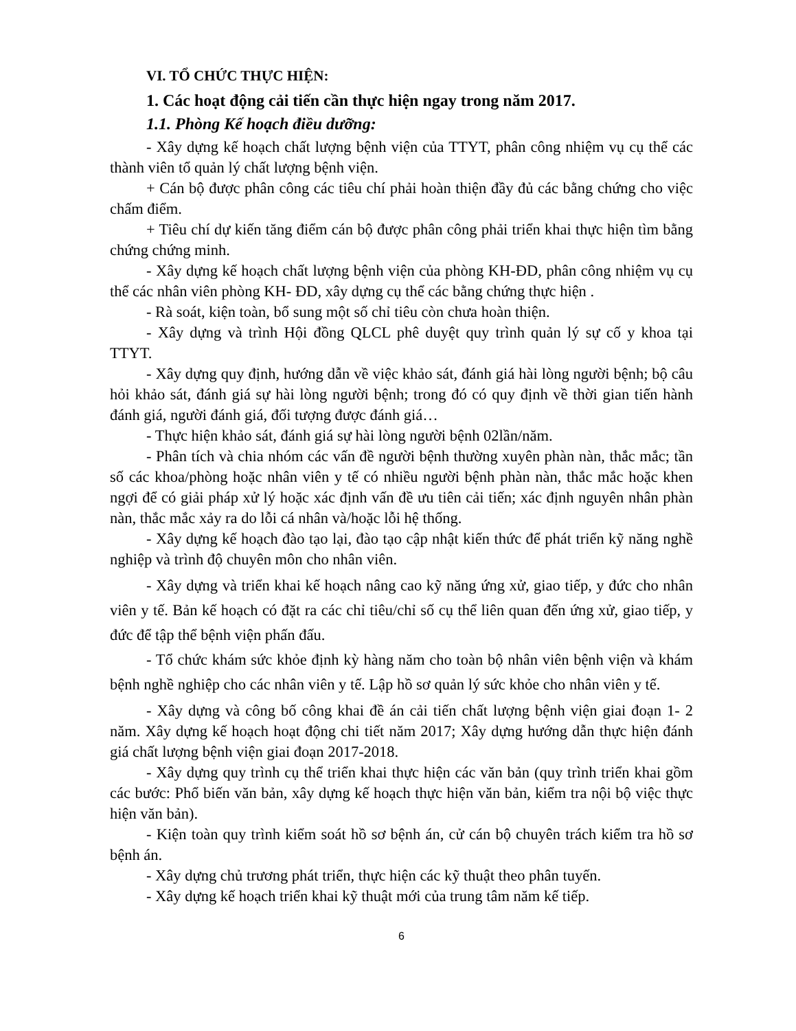VI. TỔ CHỨC THỰC HIỆN:
1. Các hoạt động cải tiến cần thực hiện ngay trong năm 2017.
1.1. Phòng Kế hoạch điều dưỡng:
- Xây dựng kế hoạch chất lượng bệnh viện của TTYT, phân công nhiệm vụ cụ thể các thành viên tổ quản lý chất lượng bệnh viện.
+ Cán bộ được phân công các tiêu chí phải hoàn thiện đầy đủ các bằng chứng cho việc chấm điểm.
+ Tiêu chí dự kiến tăng điểm cán bộ được phân công phải triển khai thực hiện tìm bằng chứng chứng minh.
- Xây dựng kế hoạch chất lượng bệnh viện của phòng KH-ĐD, phân công nhiệm vụ cụ thể các nhân viên phòng KH- ĐD, xây dựng cụ thể các bằng chứng thực hiện .
- Rà soát, kiện toàn, bổ sung một số chỉ tiêu còn chưa hoàn thiện.
- Xây dựng và trình Hội đồng QLCL phê duyệt quy trình quản lý sự cố y khoa tại TTYT.
- Xây dựng quy định, hướng dẫn về việc khảo sát, đánh giá hài lòng người bệnh; bộ câu hỏi khảo sát, đánh giá sự hài lòng người bệnh; trong đó có quy định về thời gian tiến hành đánh giá, người đánh giá, đối tượng được đánh giá…
- Thực hiện khảo sát, đánh giá sự hài lòng người bệnh 02lần/năm.
- Phân tích và chia nhóm các vấn đề người bệnh thường xuyên phàn nàn, thắc mắc; tần số các khoa/phòng hoặc nhân viên y tế có nhiều người bệnh phàn nàn, thắc mắc hoặc khen ngợi để có giải pháp xử lý hoặc xác định vấn đề ưu tiên cải tiến; xác định nguyên nhân phàn nàn, thắc mắc xảy ra do lỗi cá nhân và/hoặc lỗi hệ thống.
- Xây dựng kế hoạch đào tạo lại, đào tạo cập nhật kiến thức để phát triển kỹ năng nghề nghiệp và trình độ chuyên môn cho nhân viên.
- Xây dựng và triển khai kế hoạch nâng cao kỹ năng ứng xử, giao tiếp, y đức cho nhân viên y tế. Bản kế hoạch có đặt ra các chỉ tiêu/chỉ số cụ thể liên quan đến ứng xử, giao tiếp, y đức để tập thể bệnh viện phấn đấu.
- Tổ chức khám sức khỏe định kỳ hàng năm cho toàn bộ nhân viên bệnh viện và khám bệnh nghề nghiệp cho các nhân viên y tế. Lập hồ sơ quản lý sức khỏe cho nhân viên y tế.
- Xây dựng và công bố công khai đề án cải tiến chất lượng bệnh viện giai đoạn 1- 2 năm. Xây dựng kế hoạch hoạt động chi tiết năm 2017; Xây dựng hướng dẫn thực hiện đánh giá chất lượng bệnh viện giai đoạn 2017-2018.
- Xây dựng quy trình cụ thể triển khai thực hiện các văn bản (quy trình triển khai gồm các bước: Phổ biến văn bản, xây dựng kế hoạch thực hiện văn bản, kiểm tra nội bộ việc thực hiện văn bản).
- Kiện toàn quy trình kiểm soát hồ sơ bệnh án, cử cán bộ chuyên trách kiểm tra hồ sơ bệnh án.
- Xây dựng chủ trương phát triển, thực hiện các kỹ thuật theo phân tuyến.
- Xây dựng kế hoạch triển khai kỹ thuật mới của trung tâm năm kế tiếp.
6